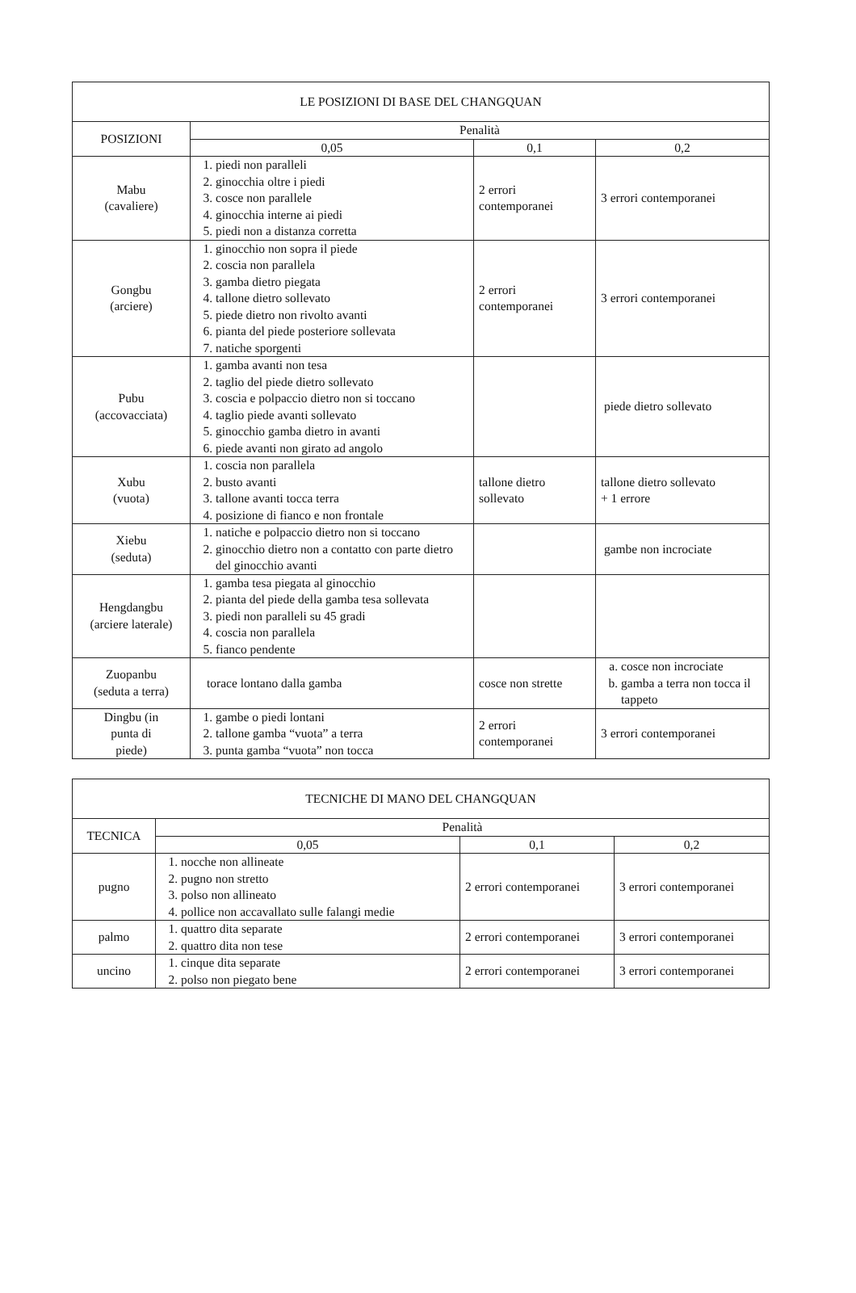| LE POSIZIONI DI BASE DEL CHANGQUAN | | | |
| --- | --- | --- | --- |
| POSIZIONI | Penalità | | |
| | 0,05 | 0,1 | 0,2 |
| Mabu (cavaliere) | 1. piedi non paralleli 2. ginocchia oltre i piedi 3. cosce non parallele 4. ginocchia interne ai piedi 5. piedi non a distanza corretta | 2 errori contemporanei | 3 errori contemporanei |
| Gongbu (arciere) | 1. ginocchio non sopra il piede 2. coscia non parallela 3. gamba dietro piegata 4. tallone dietro sollevato 5. piede dietro non rivolto avanti 6. pianta del piede posteriore sollevata 7. natiche sporgenti | 2 errori contemporanei | 3 errori contemporanei |
| Pubu (accovacciata) | 1. gamba avanti non tesa 2. taglio del piede dietro sollevato 3. coscia e polpaccio dietro non si toccano 4. taglio piede avanti sollevato 5. ginocchio gamba dietro in avanti 6. piede avanti non girato ad angolo | | piede dietro sollevato |
| Xubu (vuota) | 1. coscia non parallela 2. busto avanti 3. tallone avanti tocca terra 4. posizione di fianco e non frontale | tallone dietro sollevato | tallone dietro sollevato + 1 errore |
| Xiebu (seduta) | 1. natiche e polpaccio dietro non si toccano 2. ginocchio dietro non a contatto con parte dietro del ginocchio avanti | | gambe non incrociate |
| Hengdangbu (arciere laterale) | 1. gamba tesa piegata al ginocchio 2. pianta del piede della gamba tesa sollevata 3. piedi non paralleli su 45 gradi 4. coscia non parallela 5. fianco pendente | | |
| Zuopanbu (seduta a terra) | torace lontano dalla gamba | cosce non strette | a. cosce non incrociate b. gamba a terra non tocca il tappeto |
| Dingbu (in punta di piede) | 1. gambe o piedi lontani 2. tallone gamba “vuota” a terra 3. punta gamba “vuota” non tocca | 2 errori contemporanei | 3 errori contemporanei |
| TECNICHE DI MANO DEL CHANGQUAN | | | |
| --- | --- | --- | --- |
| TECNICA | Penalità | | |
| | 0,05 | 0,1 | 0,2 |
| pugno | 1. nocche non allineate 2. pugno non stretto 3. polso non allineato 4. pollice non accavallato sulle falangi medie | 2 errori contemporanei | 3 errori contemporanei |
| palmo | 1. quattro dita separate 2. quattro dita non tese | 2 errori contemporanei | 3 errori contemporanei |
| uncino | 1. cinque dita separate 2. polso non piegato bene | 2 errori contemporanei | 3 errori contemporanei |